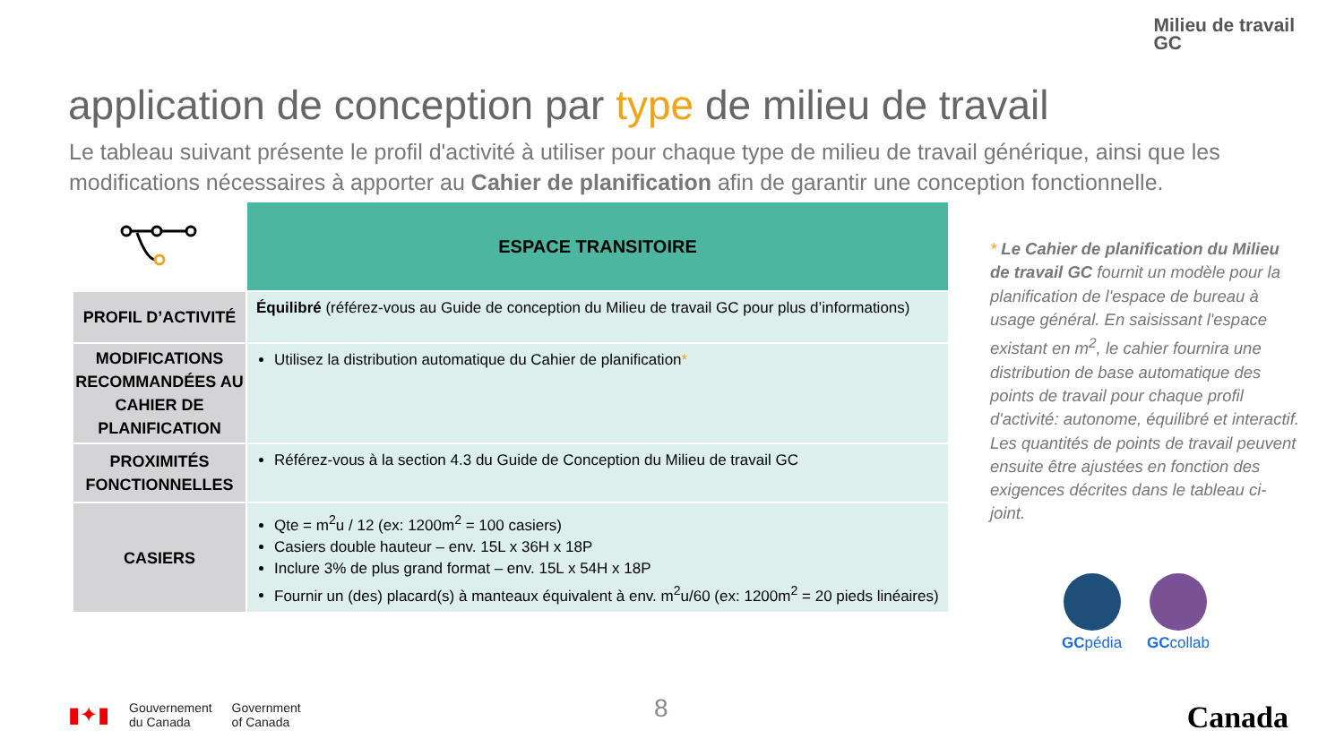Milieu de travail
GC
application de conception par type de milieu de travail
Le tableau suivant présente le profil d'activité à utiliser pour chaque type de milieu de travail générique, ainsi que les modifications nécessaires à apporter au Cahier de planification afin de garantir une conception fonctionnelle.
| | ESPACE TRANSITOIRE |
| --- | --- |
| PROFIL D’ACTIVITÉ | Équilibré (référez-vous au Guide de conception du Milieu de travail GC pour plus d’informations) |
| MODIFICATIONS RECOMMANDÉES AU CAHIER DE PLANIFICATION | Utilisez la distribution automatique du Cahier de planification * |
| PROXIMITÉS FONCTIONNELLES | Référez-vous à la section 4.3 du Guide de Conception du Milieu de travail GC |
| CASIERS | Qte = m<sup>2</sup>u / 12 (ex: 1200m<sup>2</sup> = 100 casiers) Casiers double hauteur – env. 15L x 36H x 18P Inclure 3% de plus grand format – env. 15L x 54H x 18P Fournir un (des) placard(s) à manteaux équivalent à env. m<sup>2</sup>u/60 (ex: 1200m<sup>2</sup> = 20 pieds linéaires) |
* Le Cahier de planification du Milieu de travail GC fournit un modèle pour la planification de l'espace de bureau à usage général. En saisissant l'espace existant en m<sup>2</sup>, le cahier fournira une distribution de base automatique des points de travail pour chaque profil d'activité: autonome, équilibré et interactif. Les quantités de points de travail peuvent ensuite être ajustées en fonction des exigences décrites dans le tableau ci-joint.
GCpédia GCcollab
▮✦▮
Gouvernement
du Canada
Government
of Canada
8 Canada